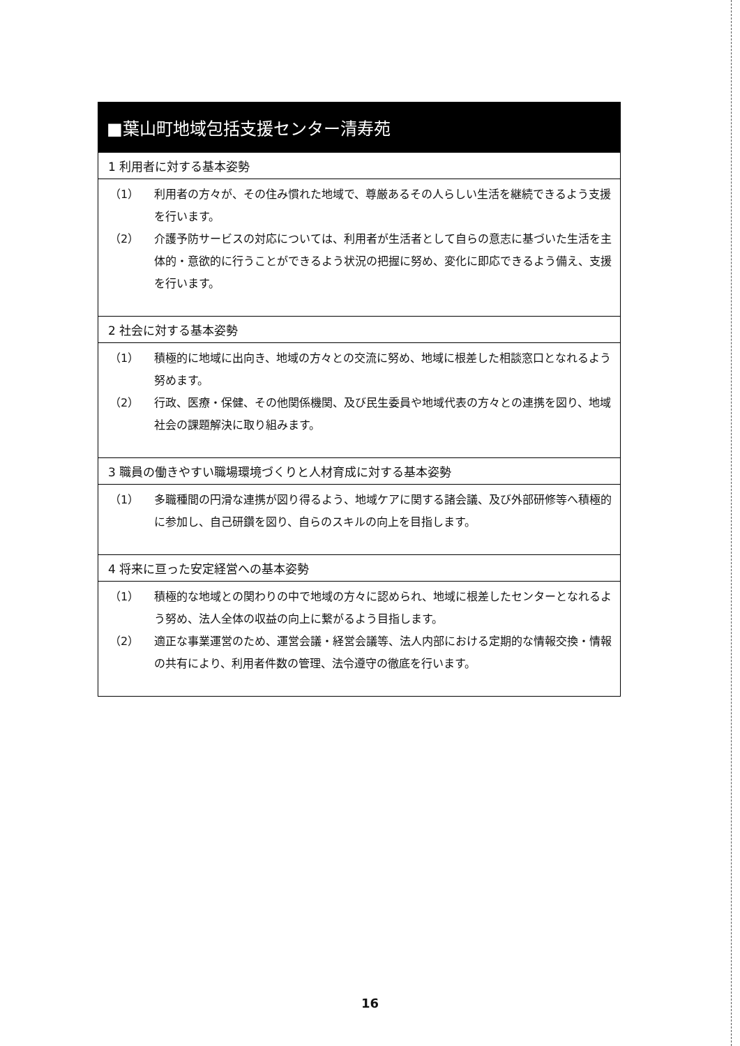■葉山町地域包括支援センター清寿苑
1 利用者に対する基本姿勢
（1） 利用者の方々が、その住み慣れた地域で、尊厳あるその人らしい生活を継続できるよう支援を行います。
（2） 介護予防サービスの対応については、利用者が生活者として自らの意志に基づいた生活を主体的・意欲的に行うことができるよう状況の把握に努め、変化に即応できるよう備え、支援を行います。
2 社会に対する基本姿勢
（1） 積極的に地域に出向き、地域の方々との交流に努め、地域に根差した相談窓口となれるよう努めます。
（2） 行政、医療・保健、その他関係機関、及び民生委員や地域代表の方々との連携を図り、地域社会の課題解決に取り組みます。
3 職員の働きやすい職場環境づくりと人材育成に対する基本姿勢
（1） 多職種間の円滑な連携が図り得るよう、地域ケアに関する諸会議、及び外部研修等へ積極的に参加し、自己研鑽を図り、自らのスキルの向上を目指します。
4 将来に亘った安定経営への基本姿勢
（1） 積極的な地域との関わりの中で地域の方々に認められ、地域に根差したセンターとなれるよう努め、法人全体の収益の向上に繋がるよう目指します。
（2） 適正な事業運営のため、運営会議・経営会議等、法人内部における定期的な情報交換・情報の共有により、利用者件数の管理、法令遵守の徹底を行います。
16